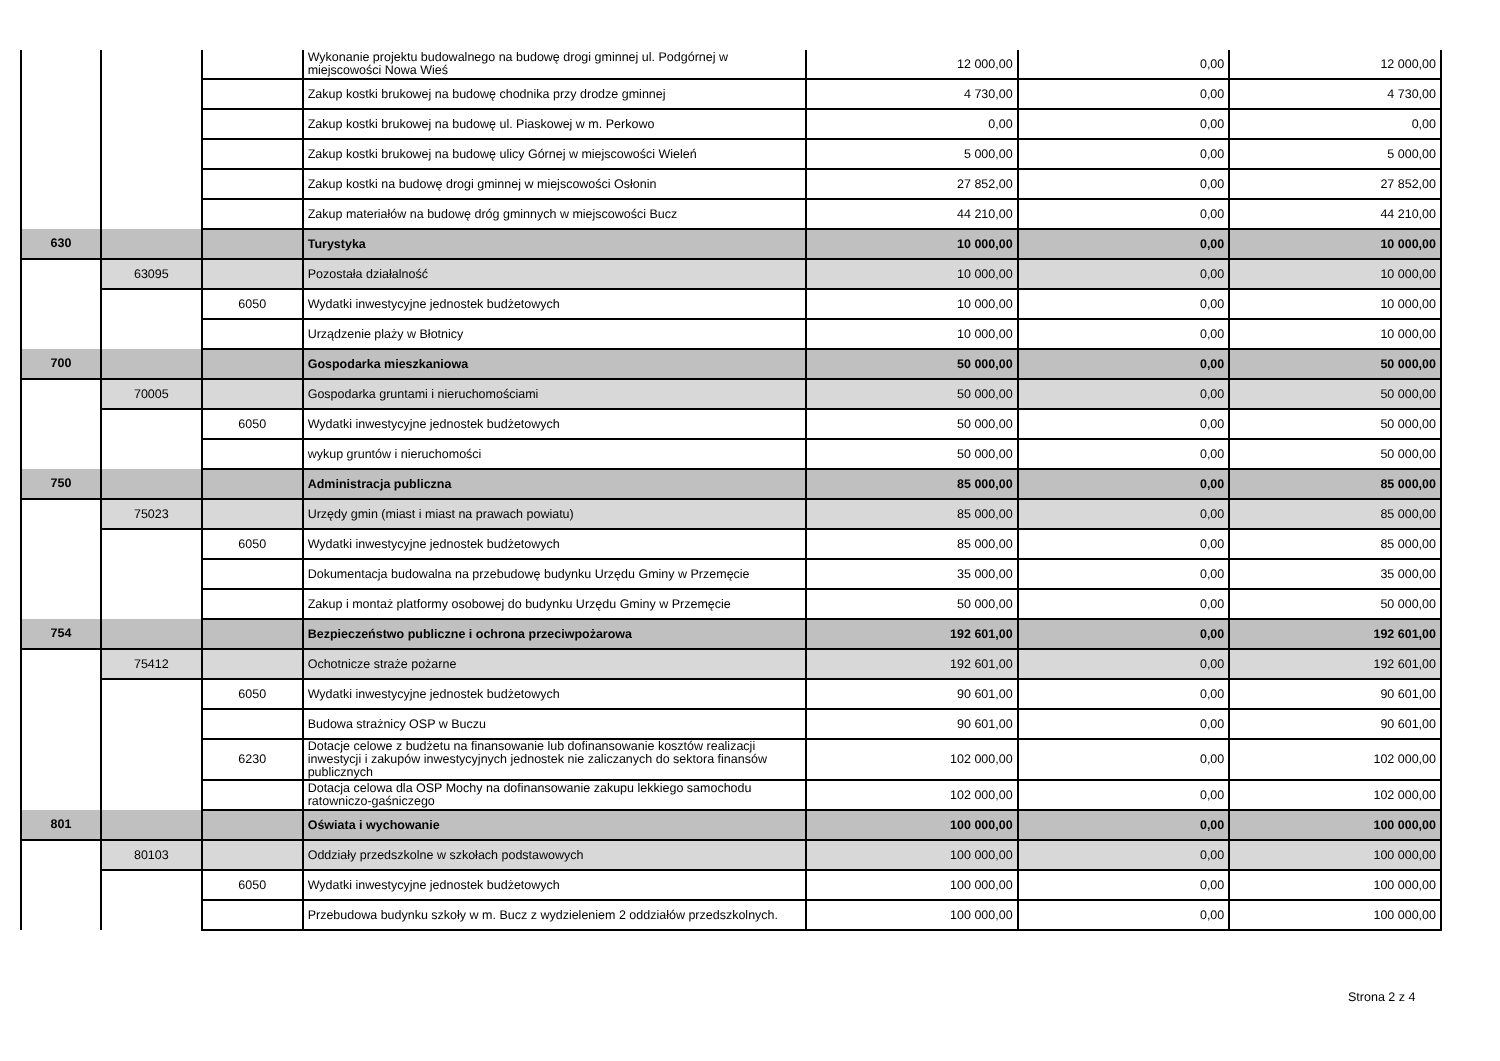| | | | Wykonanie projektu budowalnego na budowę drogi gminnej ul. Podgórnej w miejscowości Nowa Wieś | 12 000,00 | 0,00 | 12 000,00 |
| | | | Zakup kostki brukowej na budowę chodnika przy drodze gminnej | 4 730,00 | 0,00 | 4 730,00 |
| | | | Zakup kostki brukowej na budowę ul. Piaskowej w m. Perkowo | 0,00 | 0,00 | 0,00 |
| | | | Zakup kostki brukowej na budowę ulicy Górnej w miejscowości Wieleń | 5 000,00 | 0,00 | 5 000,00 |
| | | | Zakup kostki na budowę drogi gminnej w miejscowości Osłonin | 27 852,00 | 0,00 | 27 852,00 |
| | | | Zakup materiałów na budowę dróg gminnych w miejscowości Bucz | 44 210,00 | 0,00 | 44 210,00 |
| 630 | | | Turystyka | 10 000,00 | 0,00 | 10 000,00 |
| | 63095 | | Pozostała działalność | 10 000,00 | 0,00 | 10 000,00 |
| | | 6050 | Wydatki inwestycyjne jednostek budżetowych | 10 000,00 | 0,00 | 10 000,00 |
| | | | Urządzenie plaży w Błotnicy | 10 000,00 | 0,00 | 10 000,00 |
| 700 | | | Gospodarka mieszkaniowa | 50 000,00 | 0,00 | 50 000,00 |
| | 70005 | | Gospodarka gruntami i nieruchomościami | 50 000,00 | 0,00 | 50 000,00 |
| | | 6050 | Wydatki inwestycyjne jednostek budżetowych | 50 000,00 | 0,00 | 50 000,00 |
| | | | wykup gruntów i nieruchomości | 50 000,00 | 0,00 | 50 000,00 |
| 750 | | | Administracja publiczna | 85 000,00 | 0,00 | 85 000,00 |
| | 75023 | | Urzędy gmin (miast i miast na prawach powiatu) | 85 000,00 | 0,00 | 85 000,00 |
| | | 6050 | Wydatki inwestycyjne jednostek budżetowych | 85 000,00 | 0,00 | 85 000,00 |
| | | | Dokumentacja budowalna na przebudowę budynku Urzędu Gminy w Przemęcie | 35 000,00 | 0,00 | 35 000,00 |
| | | | Zakup i montaż platformy osobowej do budynku Urzędu Gminy w Przemęcie | 50 000,00 | 0,00 | 50 000,00 |
| 754 | | | Bezpieczeństwo publiczne i ochrona przeciwpożarowa | 192 601,00 | 0,00 | 192 601,00 |
| | 75412 | | Ochotnicze straże pożarne | 192 601,00 | 0,00 | 192 601,00 |
| | | 6050 | Wydatki inwestycyjne jednostek budżetowych | 90 601,00 | 0,00 | 90 601,00 |
| | | | Budowa strażnicy OSP w Buczu | 90 601,00 | 0,00 | 90 601,00 |
| | | 6230 | Dotacje celowe z budżetu na finansowanie lub dofinansowanie kosztów realizacji inwestycji i zakupów inwestycyjnych jednostek nie zaliczanych do sektora finansów publicznych | 102 000,00 | 0,00 | 102 000,00 |
| | | | Dotacja celowa dla OSP Mochy na dofinansowanie zakupu lekkiego samochodu ratowniczo-gaśniczego | 102 000,00 | 0,00 | 102 000,00 |
| 801 | | | Oświata i wychowanie | 100 000,00 | 0,00 | 100 000,00 |
| | 80103 | | Oddziały przedszkolne w szkołach podstawowych | 100 000,00 | 0,00 | 100 000,00 |
| | | 6050 | Wydatki inwestycyjne jednostek budżetowych | 100 000,00 | 0,00 | 100 000,00 |
| | | | Przebudowa budynku szkoły w m. Bucz z wydzieleniem 2 oddziałów przedszkolnych. | 100 000,00 | 0,00 | 100 000,00 |
Strona 2 z 4